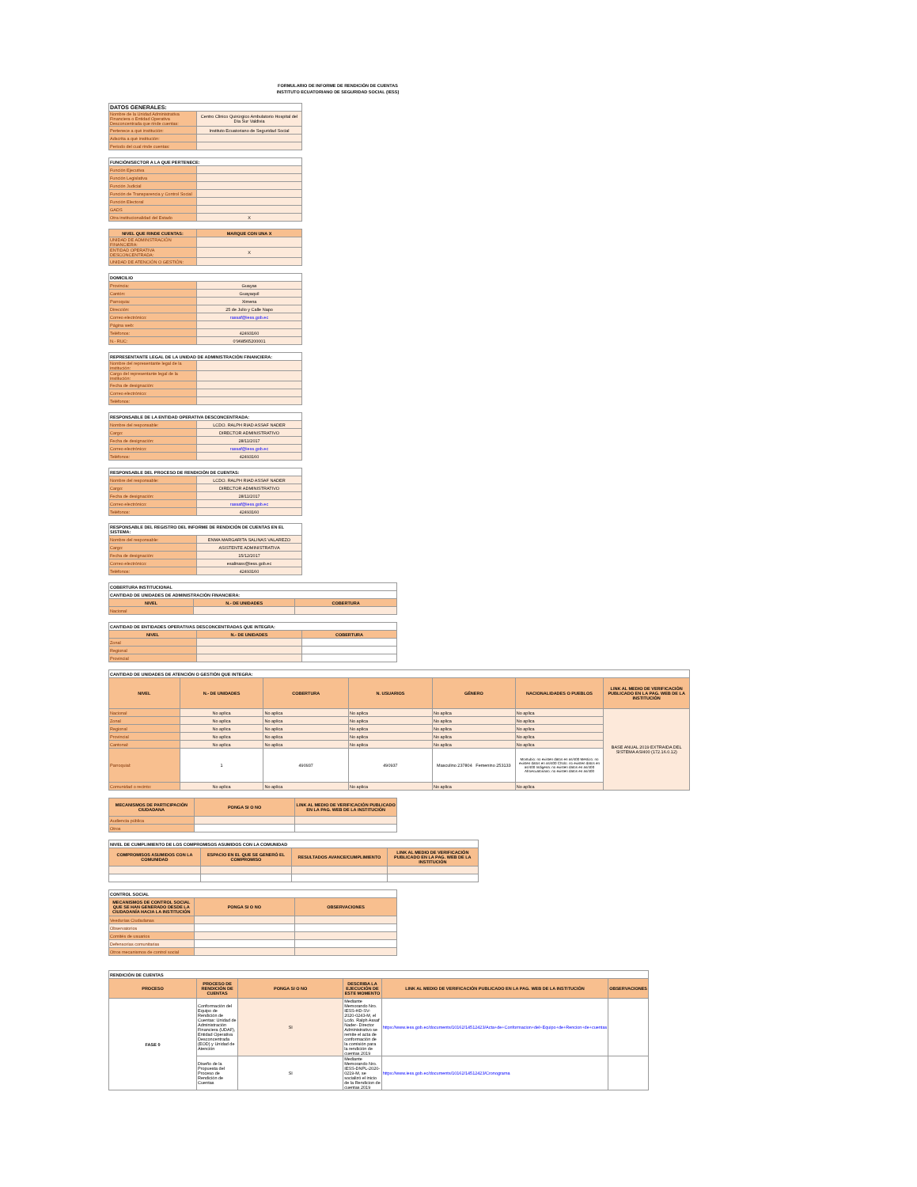FORMULARIO DE INFORME DE RENDICIÓN DE CUENTAS
INSTITUTO ECUATORIANO DE SEGURIDAD SOCIAL (IESS)
| DATOS GENERALES: | |
| Nombre de la Unidad Administrativa Financiera o Entidad Operativa Desconcentrada que rinde cuentas: | Centro Clinico Quirúrgico Ambulatorio Hospital del Día Sur Valdivia |
| Pertenece a qué institución: | Instituto Ecuatoriano de Seguridad Social |
| Adscrita a qué institución: | |
| Periodo del cual rinde cuentas: | |
| FUNCIÓN/SECTOR A LA QUE PERTENECE: | |
| Función Ejecutiva | |
| Función Legislativa | |
| Función Judicial | |
| Función de Transparencia y Control Social | |
| Función Electoral | |
| GADS | |
| Otra institucionalidad del Estado | X |
| NIVEL QUE RINDE CUENTAS: | MARQUE CON UNA X |
| --- | --- |
| UNIDAD DE ADMINSTRACIÓN FINANCIERA: | |
| ENTIDAD OPERATIVA DESCONCENTRADA: | X |
| UNIDAD DE ATENCIÓN O GESTIÓN: | |
| DOMICILIO | |
| Provincia: | Guayas |
| Cantón: | Guayaquil |
| Parroquia: | Ximena |
| Dirección: | 25 de Julio y Calle Napo |
| Correo electrónico: | rassaf@iess.gob.ec |
| Página web: | |
| Teléfonos: | 42493160 |
| N.- RUC: | 0’968565200001 |
| REPRESENTANTE LEGAL DE LA UNIDAD DE ADMINISTRACIÓN FINANCIERA: | |
| Nombre del representante legal de la institución: | |
| Cargo del representante legal de la institución: | |
| Fecha de designación: | |
| Correo electrónico: | |
| Teléfonos: | |
| RESPONSABLE DE LA ENTIDAD OPERATIVA DESCONCENTRADA: | |
| Nombre del responsable: | LCDO. RALPH RIAD ASSAF NADER |
| Cargo: | DIRECTOR ADMINISTRATIVO |
| Fecha de designación: | 28/11/2017 |
| Correo electrónico: | rassaf@iess.gob.ec |
| Teléfonos: | 42493160 |
| RESPONSABLE DEL PROCESO DE RENDICIÓN DE CUENTAS: | |
| Nombre del responsable: | LCDO. RALPH RIAD ASSAF NADER |
| Cargo: | DIRECTOR ADMINISTRATIVO |
| Fecha de designación: | 28/11/2017 |
| Correo electrónico: | rassaf@iess.gob.ec |
| Teléfonos: | 42493160 |
| RESPONSABLE DEL REGISTRO DEL INFORME DE RENDICIÓN DE CUENTAS EN EL SISTEMA: | |
| Nombre del responsable: | ENMA MARGARITA SALINAS VALAREZO |
| Cargo: | ASISTENTE ADMINISTRATIVA |
| Fecha de designación: | 15/12/2017 |
| Correo electrónico: | esalinasv@iess.gob.ec |
| Teléfonos: | 42493160 |
| COBERTURA INSTITUCIONAL | | |
| CANTIDAD DE UNIDADES DE ADMINISTRACIÓN FINANCIERA: | | |
| NIVEL | N.- DE UNIDADES | COBERTURA |
| Nacional | | |
| CANTIDAD DE ENTIDADES OPERATIVAS DESCONCENTRADAS QUE INTEGRA: | | |
| NIVEL | N.- DE UNIDADES | COBERTURA |
| Zonal | | |
| Regional | | |
| Provincial | | |
| CANTIDAD DE UNIDADES DE ATENCIÓN O GESTIÓN QUE INTEGRA: | | | | | | |
| NIVEL | N.- DE UNIDADES | COBERTURA | N. USUARIOS | GÉNERO | NACIONALIDADES O PUEBLOS | LINK AL MEDIO DE VERIFICACIÓN PUBLICADO EN LA PAG. WEB DE LA INSTITUCIÓN |
| Nacional | No aplica | No aplica | No aplica | No aplica | No aplica | BASE ANUAL 2019 EXTRAIDA DEL SISTEMA AS/400 (172.16.0.12) |
| Zonal | No aplica | No aplica | No aplica | No aplica | No aplica | |
| Regional | No aplica | No aplica | No aplica | No aplica | No aplica | |
| Provincial | No aplica | No aplica | No aplica | No aplica | No aplica | |
| Cantonal: | No aplica | No aplica | No aplica | No aplica | No aplica | |
| Parroquial: | 1 | 490937 | 490937 | Masculino 237804 Femenino 253133 | Montubio: no existen datos en as/400 Mestizo: no existen datos en as/400 Cholo: no existen datos en as/400 Indigena: no existen datos en as/400 Afroecuatoriano: no existen datos en as/400 | |
| Comunidad o recinto: | No aplica | No aplica | No aplica | No aplica | No aplica | |
| MECANISMOS DE PARTICIPACIÓN CIUDADANA | PONGA SI O NO | LINK AL MEDIO DE VERIFICACIÓN PUBLICADO EN LA PAG. WEB DE LA INSTITUCIÓN |
| --- | --- | --- |
| Audiencia pública | | |
| Otros | | |
| NIVEL DE CUMPLIMIENTO DE LOS COMPROMISOS ASUMIDOS CON LA COMUNIDAD | | | |
| COMPROMISOS ASUMIDOS CON LA COMUNIDAD | ESPACIO EN EL QUE SE GENERÓ EL COMPROMISO | RESULTADOS AVANCE/CUMPLIMIENTO | LINK AL MEDIO DE VERIFICACIÓN PUBLICADO EN LA PAG. WEB DE LA INSTITUCIÓN |
| CONTROL SOCIAL | | |
| MECANISMOS DE CONTROL SOCIAL QUE SE HAN GENERADO DESDE LA CIUDADANÍA HACIA LA INSTITUCIÓN | PONGA SI O NO | OBSERVACIONES |
| Veedurías Ciudadanas | | |
| Observatorios | | |
| Comités de usuarios | | |
| Defensorías comunitarias | | |
| Otros mecanismos de control social | | |
| RENDICIÓN DE CUENTAS | | | | | |
| PROCESO | PROCESO DE RENDICIÓN DE CUENTAS | PONGA SI O NO | DESCRIBA LA EJECUCIÓN DE ESTE MOMENTO | LINK AL MEDIO DE VERIFICACIÓN PUBLICADO EN LA PAG. WEB DE LA INSTITUCIÓN | OBSERVACIONES |
| FASE 0 | Conformación del Equipo de Rendición de Cuentas: Unidad de Administración Financiera (UDAF), Entidad Operativa Desconcentrada (EOD) y Unidad de Atención | SI | Mediante Memorando Nro. IESS-HD-SV-2020-0243-M, el Lcdo. Ralph Assaf Nader- Director Administrativo se remite el acta de conformación de la comisión para la rendición de cuentas 2019 | https://www.iess.gob.ec/documents/10162/14512423/Acta+de+Conformacion+del+Equipo+de+Rencion+de+cuentas | |
| | Diseño de la Propuesta del Proceso de Rendición de Cuentas | SI | Mediante Memorando Nro. IESS-DNPL-2020-0219-M, se socializó el inicio de la Rendicion de cuentas 2019 | https://www.iess.gob.ec/documents/10162/14512423/Cronograma | |